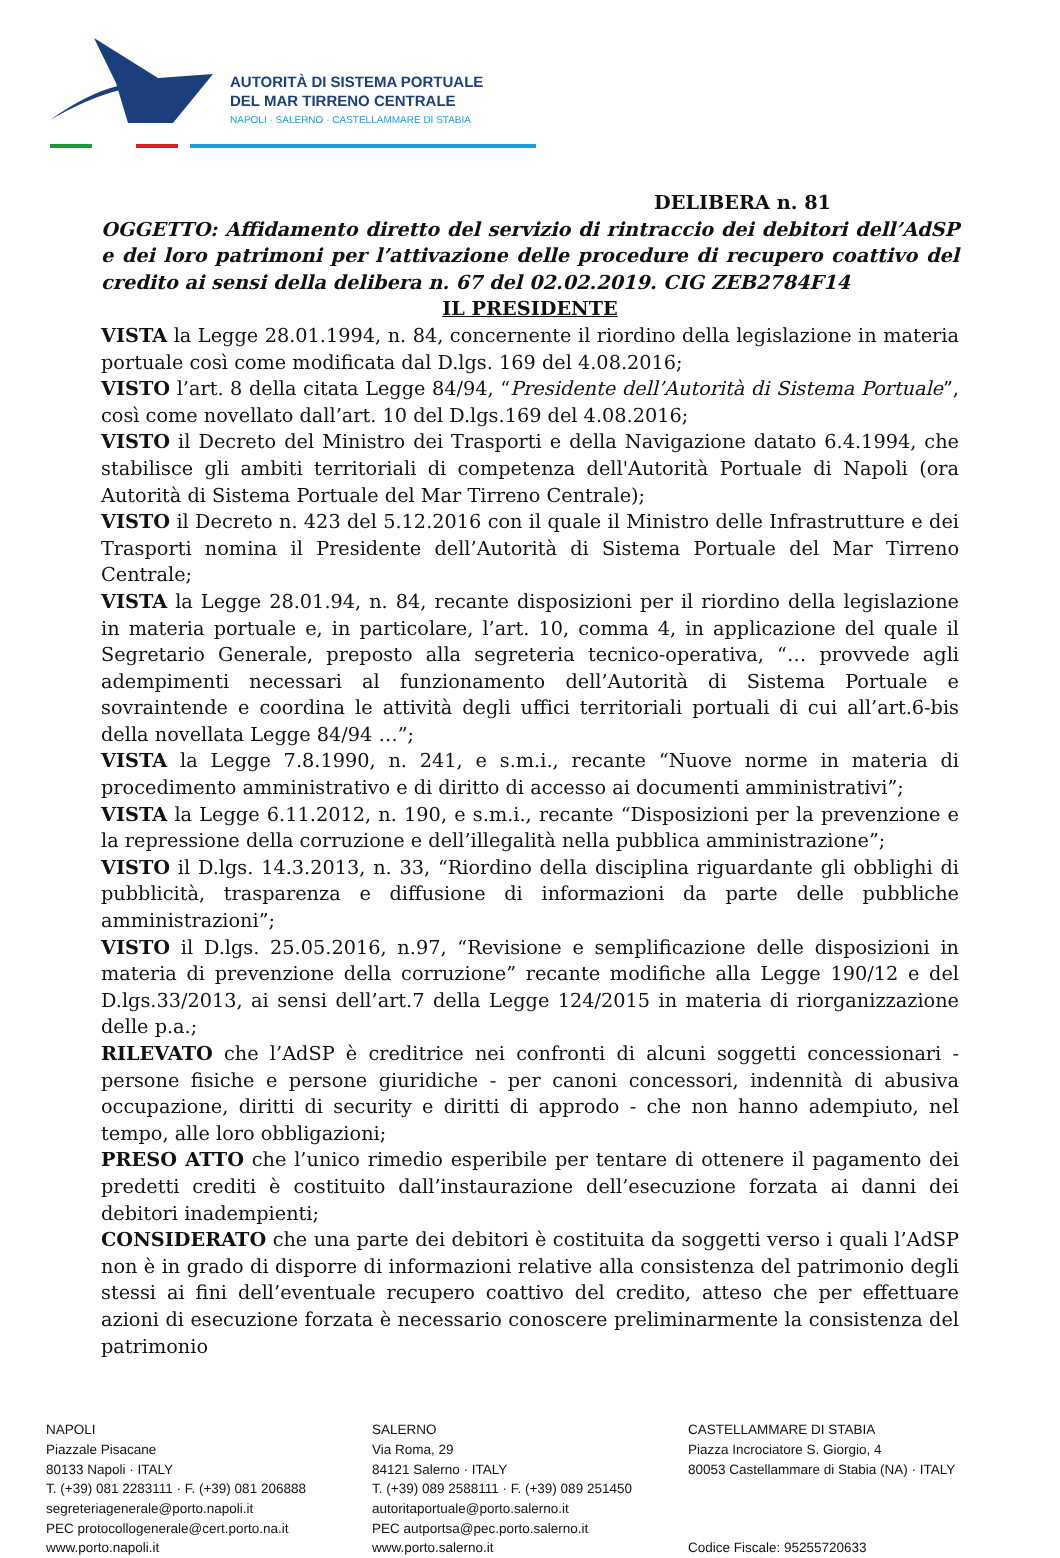AUTORITÀ DI SISTEMA PORTUALE
DEL MAR TIRRENO CENTRALE
NAPOLI · SALERNO · CASTELLAMMARE DI STABIA
DELIBERA n. 81
OGGETTO: Affidamento diretto del servizio di rintraccio dei debitori dell’AdSP e dei loro patrimoni per l’attivazione delle procedure di recupero coattivo del credito ai sensi della delibera n. 67 del 02.02.2019. CIG ZEB2784F14
IL PRESIDENTE
VISTA la Legge 28.01.1994, n. 84, concernente il riordino della legislazione in materia portuale così come modificata dal D.lgs. 169 del 4.08.2016;
VISTO l’art. 8 della citata Legge 84/94, “Presidente dell’Autorità di Sistema Portuale”, così come novellato dall’art. 10 del D.lgs.169 del 4.08.2016;
VISTO il Decreto del Ministro dei Trasporti e della Navigazione datato 6.4.1994, che stabilisce gli ambiti territoriali di competenza dell'Autorità Portuale di Napoli (ora Autorità di Sistema Portuale del Mar Tirreno Centrale);
VISTO il Decreto n. 423 del 5.12.2016 con il quale il Ministro delle Infrastrutture e dei Trasporti nomina il Presidente dell’Autorità di Sistema Portuale del Mar Tirreno Centrale;
VISTA la Legge 28.01.94, n. 84, recante disposizioni per il riordino della legislazione in materia portuale e, in particolare, l’art. 10, comma 4, in applicazione del quale il Segretario Generale, preposto alla segreteria tecnico-operativa, “… provvede agli adempimenti necessari al funzionamento dell’Autorità di Sistema Portuale e sovraintende e coordina le attività degli uffici territoriali portuali di cui all’art.6-bis della novellata Legge 84/94 …”;
VISTA la Legge 7.8.1990, n. 241, e s.m.i., recante “Nuove norme in materia di procedimento amministrativo e di diritto di accesso ai documenti amministrativi”;
VISTA la Legge 6.11.2012, n. 190, e s.m.i., recante “Disposizioni per la prevenzione e la repressione della corruzione e dell’illegalità nella pubblica amministrazione”;
VISTO il D.lgs. 14.3.2013, n. 33, “Riordino della disciplina riguardante gli obblighi di pubblicità, trasparenza e diffusione di informazioni da parte delle pubbliche amministrazioni”;
VISTO il D.lgs. 25.05.2016, n.97, “Revisione e semplificazione delle disposizioni in materia di prevenzione della corruzione” recante modifiche alla Legge 190/12 e del D.lgs.33/2013, ai sensi dell’art.7 della Legge 124/2015 in materia di riorganizzazione delle p.a.;
RILEVATO che l’AdSP è creditrice nei confronti di alcuni soggetti concessionari - persone fisiche e persone giuridiche - per canoni concessori, indennità di abusiva occupazione, diritti di security e diritti di approdo - che non hanno adempiuto, nel tempo, alle loro obbligazioni;
PRESO ATTO che l’unico rimedio esperibile per tentare di ottenere il pagamento dei predetti crediti è costituito dall’instaurazione dell’esecuzione forzata ai danni dei debitori inadempienti;
CONSIDERATO che una parte dei debitori è costituita da soggetti verso i quali l’AdSP non è in grado di disporre di informazioni relative alla consistenza del patrimonio degli stessi ai fini dell’eventuale recupero coattivo del credito, atteso che per effettuare azioni di esecuzione forzata è necessario conoscere preliminarmente la consistenza del patrimonio
NAPOLI
Piazzale Pisacane
80133 Napoli · ITALY
T. (+39) 081 2283111 · F. (+39) 081 206888
segreteriagenerale@porto.napoli.it
PEC protocollogenerale@cert.porto.na.it
www.porto.napoli.it
SALERNO
Via Roma, 29
84121 Salerno · ITALY
T. (+39) 089 2588111 · F. (+39) 089 251450
autoritaportuale@porto.salerno.it
PEC autportsa@pec.porto.salerno.it
www.porto.salerno.it
CASTELLAMMARE DI STABIA
Piazza Incrociatore S. Giorgio, 4
80053 Castellammare di Stabia (NA) · ITALY
Codice Fiscale: 95255720633